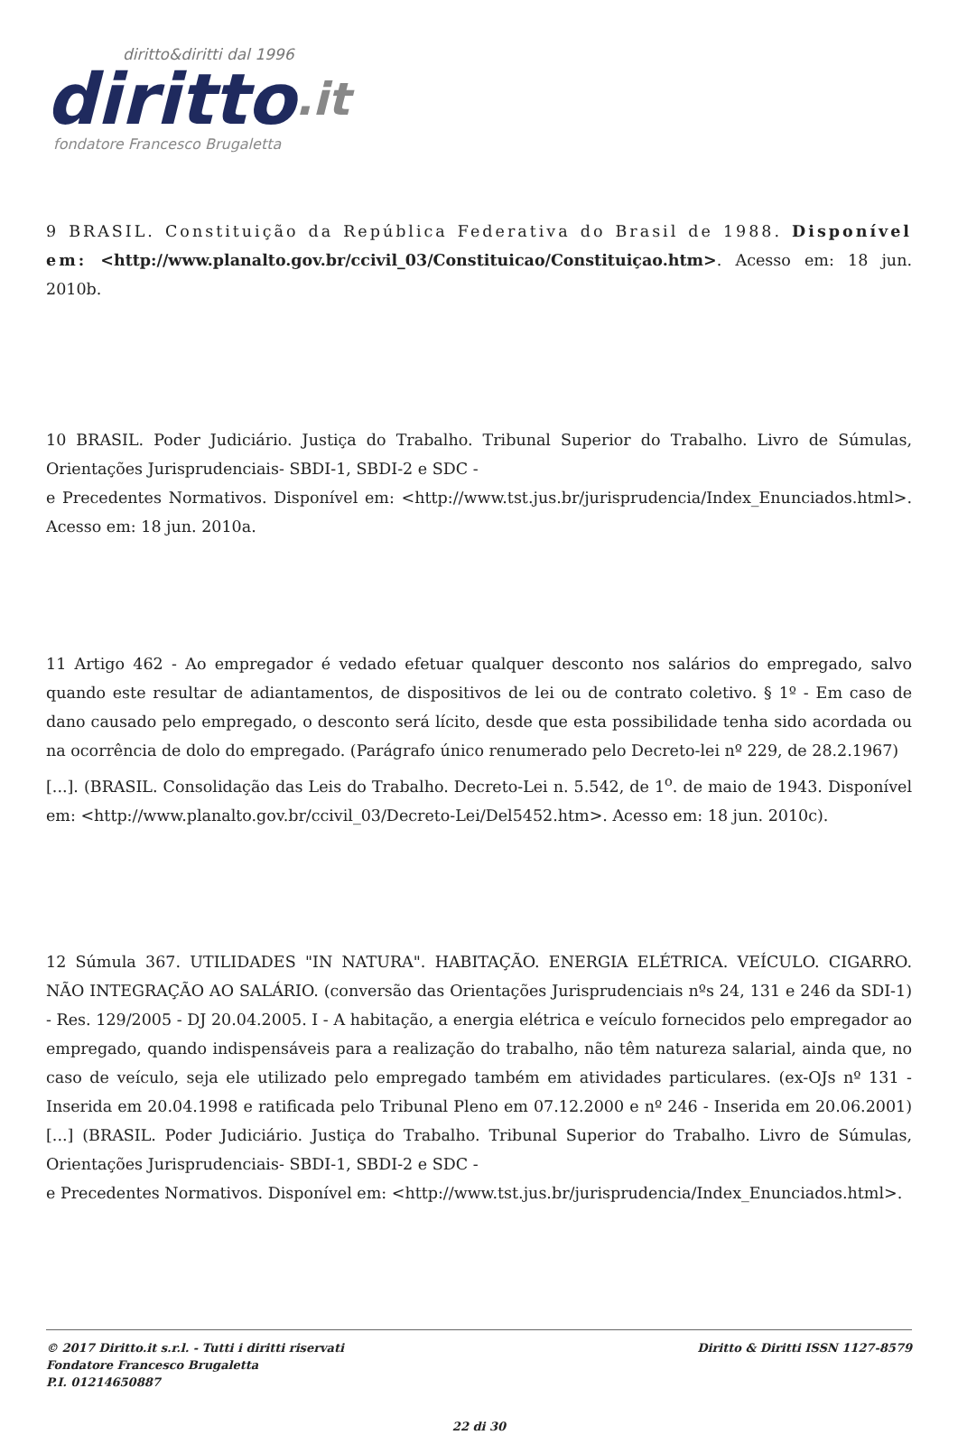diritto&diritti dal 1996
diritto.it
fondatore Francesco Brugaletta
9 BRASIL. Constituição da República Federativa do Brasil de 1988. Disponível em: <http://www.planalto.gov.br/ccivil_03/Constituicao/Constituiçao.htm>. Acesso em: 18 jun. 2010b.
10 BRASIL. Poder Judiciário. Justiça do Trabalho. Tribunal Superior do Trabalho. Livro de Súmulas, Orientações Jurisprudenciais- SBDI-1, SBDI-2 e SDC -
e Precedentes Normativos. Disponível em: <http://www.tst.jus.br/jurisprudencia/Index_Enunciados.html>. Acesso em: 18 jun. 2010a.
11 Artigo 462 - Ao empregador é vedado efetuar qualquer desconto nos salários do empregado, salvo quando este resultar de adiantamentos, de dispositivos de lei ou de contrato coletivo. § 1º - Em caso de dano causado pelo empregado, o desconto será lícito, desde que esta possibilidade tenha sido acordada ou na ocorrência de dolo do empregado. (Parágrafo único renumerado pelo Decreto-lei nº 229, de 28.2.1967)
[...]. (BRASIL. Consolidação das Leis do Trabalho. Decreto-Lei n. 5.542, de 1<sup>o</sup>. de maio de 1943. Disponível em: <http://www.planalto.gov.br/ccivil_03/Decreto-Lei/Del5452.htm>. Acesso em: 18 jun. 2010c).
12 Súmula 367. UTILIDADES "IN NATURA". HABITAÇÃO. ENERGIA ELÉTRICA. VEÍCULO. CIGARRO. NÃO INTEGRAÇÃO AO SALÁRIO. (conversão das Orientações Jurisprudenciais nºs 24, 131 e 246 da SDI-1) - Res. 129/2005 - DJ 20.04.2005. I - A habitação, a energia elétrica e veículo fornecidos pelo empregador ao empregado, quando indispensáveis para a realização do trabalho, não têm natureza salarial, ainda que, no caso de veículo, seja ele utilizado pelo empregado também em atividades particulares. (ex-OJs nº 131 - Inserida em 20.04.1998 e ratificada pelo Tribunal Pleno em 07.12.2000 e nº 246 - Inserida em 20.06.2001) [...] (BRASIL. Poder Judiciário. Justiça do Trabalho. Tribunal Superior do Trabalho. Livro de Súmulas, Orientações Jurisprudenciais- SBDI-1, SBDI-2 e SDC -
e Precedentes Normativos. Disponível em: <http://www.tst.jus.br/jurisprudencia/Index_Enunciados.html>.
© 2017 Diritto.it s.r.l. - Tutti i diritti riservati
Fondatore Francesco Brugaletta
P.I. 01214650887
Diritto & Diritti ISSN 1127-8579
22 di 30